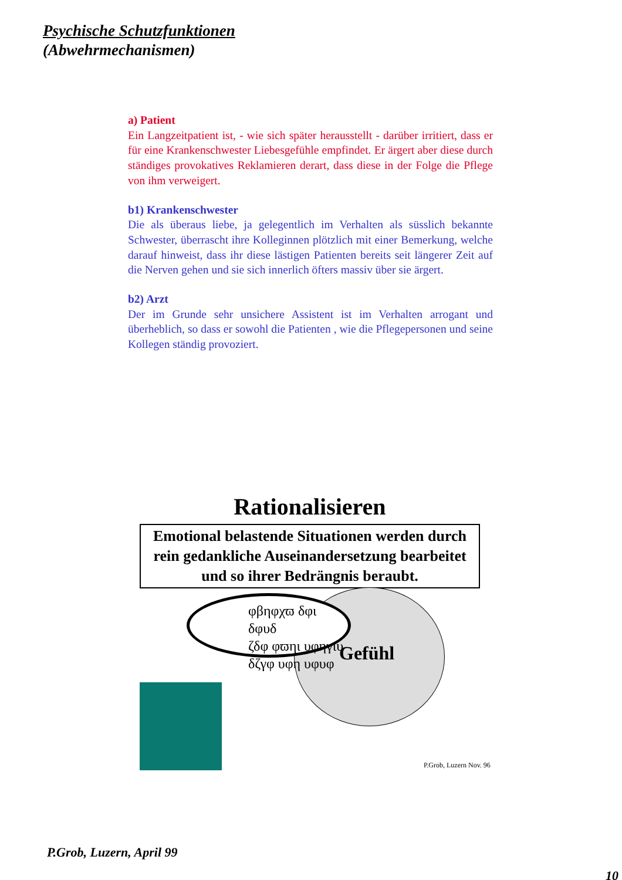Psychische Schutzfunktionen
(Abwehrmechanismen)
a) Patient
Ein Langzeitpatient ist, - wie sich später herausstellt - darüber irritiert, dass er für eine Krankenschwester Liebesgefühle empfindet. Er ärgert aber diese durch ständiges provokatives Reklamieren derart, dass diese in der Folge die Pflege von ihm verweigert.
b1) Krankenschwester
Die als überaus liebe, ja gelegentlich im Verhalten als süsslich bekannte Schwester, überrascht ihre Kolleginnen plötzlich mit einer Bemerkung, welche darauf hinweist, dass ihr diese lästigen Patienten bereits seit längerer Zeit auf die Nerven gehen und sie sich innerlich öfters massiv über sie ärgert.
b2) Arzt
Der im Grunde sehr unsichere Assistent ist im Verhalten arrogant und überheblich, so dass er sowohl die Patienten , wie die Pflegepersonen und seine Kollegen ständig provoziert.
Rationalisieren
Emotional belastende Situationen werden durch rein gedankliche Auseinandersetzung bearbeitet und so ihrer Bedrängnis beraubt.
Gefühl
φβηφχϖ δφι δφυδ
ζδφ φϖηι υφηγιυ
δζγφ υφη υφυφ
P.Grob, Luzern Nov. 96
P.Grob, Luzern, April 99
10